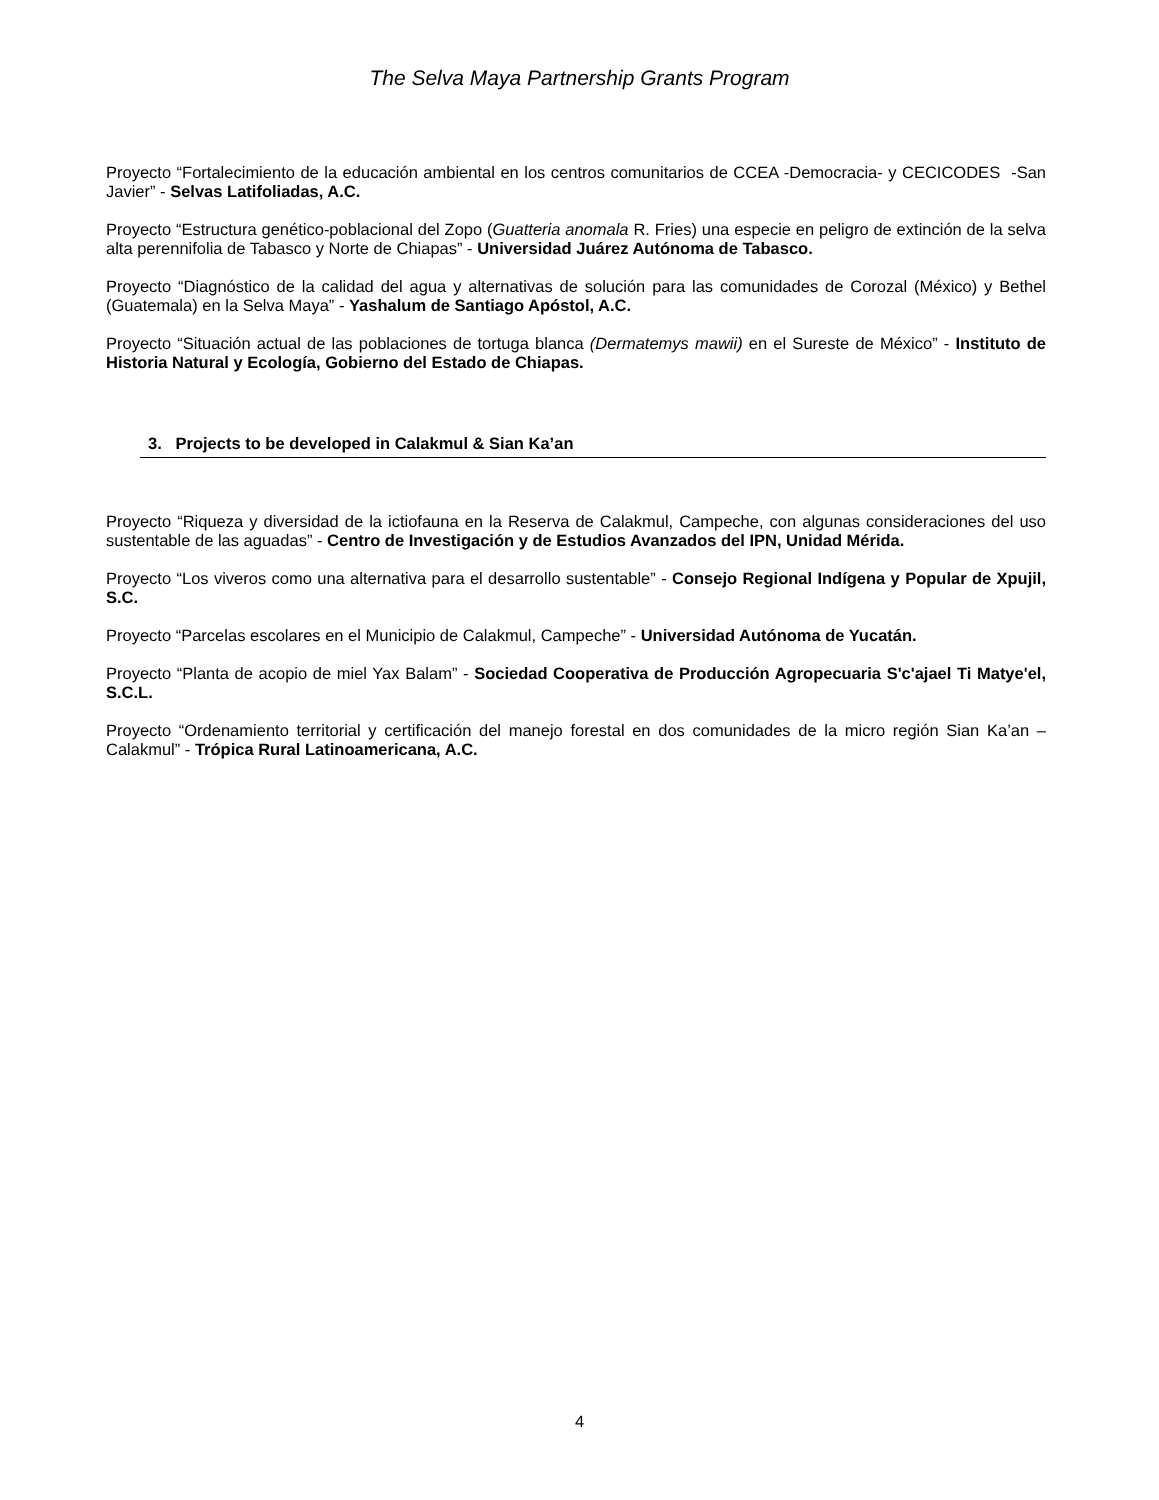The Selva Maya Partnership Grants Program
Proyecto “Fortalecimiento de la educación ambiental en los centros comunitarios de CCEA -Democracia- y CECICODES -San Javier” - Selvas Latifoliadas, A.C.
Proyecto “Estructura genético-poblacional del Zopo (Guatteria anomala R. Fries) una especie en peligro de extinción de la selva alta perennifolia de Tabasco y Norte de Chiapas” - Universidad Juárez Autónoma de Tabasco.
Proyecto “Diagnóstico de la calidad del agua y alternativas de solución para las comunidades de Corozal (México) y Bethel (Guatemala) en la Selva Maya” - Yashalum de Santiago Apóstol, A.C.
Proyecto “Situación actual de las poblaciones de tortuga blanca (Dermatemys mawii) en el Sureste de México” - Instituto de Historia Natural y Ecología, Gobierno del Estado de Chiapas.
3. Projects to be developed in Calakmul & Sian Ka’an
Proyecto “Riqueza y diversidad de la ictiofauna en la Reserva de Calakmul, Campeche, con algunas consideraciones del uso sustentable de las aguadas” - Centro de Investigación y de Estudios Avanzados del IPN, Unidad Mérida.
Proyecto “Los viveros como una alternativa para el desarrollo sustentable” - Consejo Regional Indígena y Popular de Xpujil, S.C.
Proyecto “Parcelas escolares en el Municipio de Calakmul, Campeche” - Universidad Autónoma de Yucatán.
Proyecto “Planta de acopio de miel Yax Balam” - Sociedad Cooperativa de Producción Agropecuaria S'c'ajael Ti Matye'el, S.C.L.
Proyecto “Ordenamiento territorial y certificación del manejo forestal en dos comunidades de la micro región Sian Ka’an – Calakmul” - Trópica Rural Latinoamericana, A.C.
4